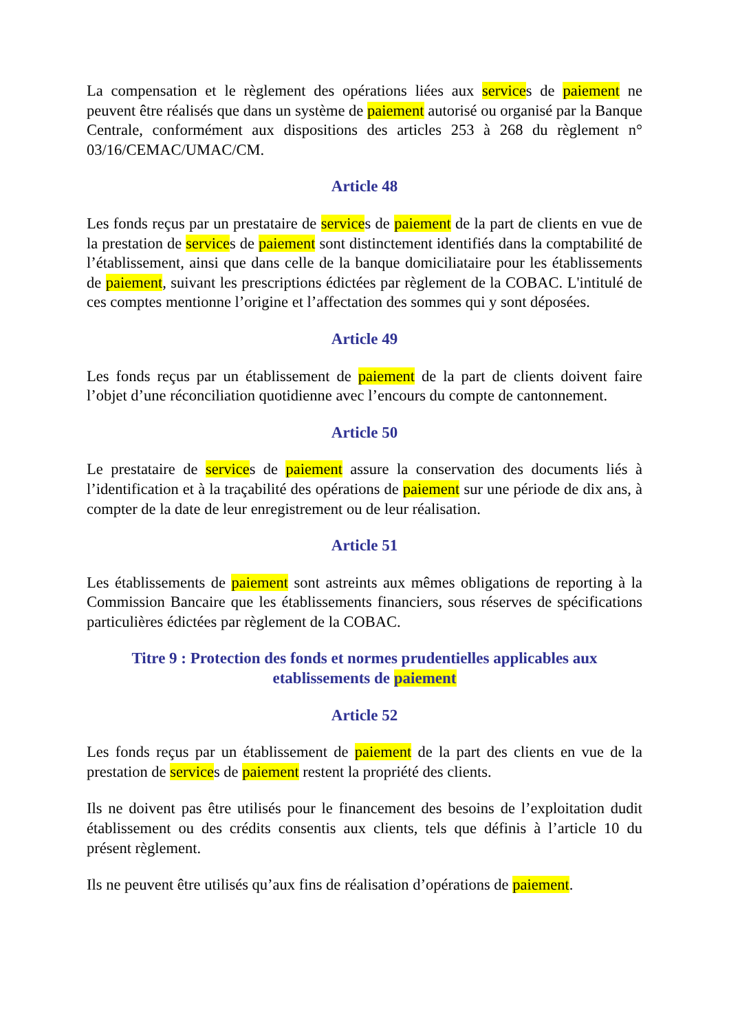La compensation et le règlement des opérations liées aux services de paiement ne peuvent être réalisés que dans un système de paiement autorisé ou organisé par la Banque Centrale, conformément aux dispositions des articles 253 à 268 du règlement n° 03/16/CEMAC/UMAC/CM.
Article 48
Les fonds reçus par un prestataire de services de paiement de la part de clients en vue de la prestation de services de paiement sont distinctement identifiés dans la comptabilité de l’établissement, ainsi que dans celle de la banque domiciliataire pour les établissements de paiement, suivant les prescriptions édictées par règlement de la COBAC. L'intitulé de ces comptes mentionne l’origine et l’affectation des sommes qui y sont déposées.
Article 49
Les fonds reçus par un établissement de paiement de la part de clients doivent faire l’objet d’une réconciliation quotidienne avec l’encours du compte de cantonnement.
Article 50
Le prestataire de services de paiement assure la conservation des documents liés à l’identification et à la traçabilité des opérations de paiement sur une période de dix ans, à compter de la date de leur enregistrement ou de leur réalisation.
Article 51
Les établissements de paiement sont astreints aux mêmes obligations de reporting à la Commission Bancaire que les établissements financiers, sous réserves de spécifications particulières édictées par règlement de la COBAC.
Titre 9 : Protection des fonds et normes prudentielles applicables aux etablissements de paiement
Article 52
Les fonds reçus par un établissement de paiement de la part des clients en vue de la prestation de services de paiement restent la propriété des clients.
Ils ne doivent pas être utilisés pour le financement des besoins de l’exploitation dudit établissement ou des crédits consentis aux clients, tels que définis à l’article 10 du présent règlement.
Ils ne peuvent être utilisés qu’aux fins de réalisation d’opérations de paiement.